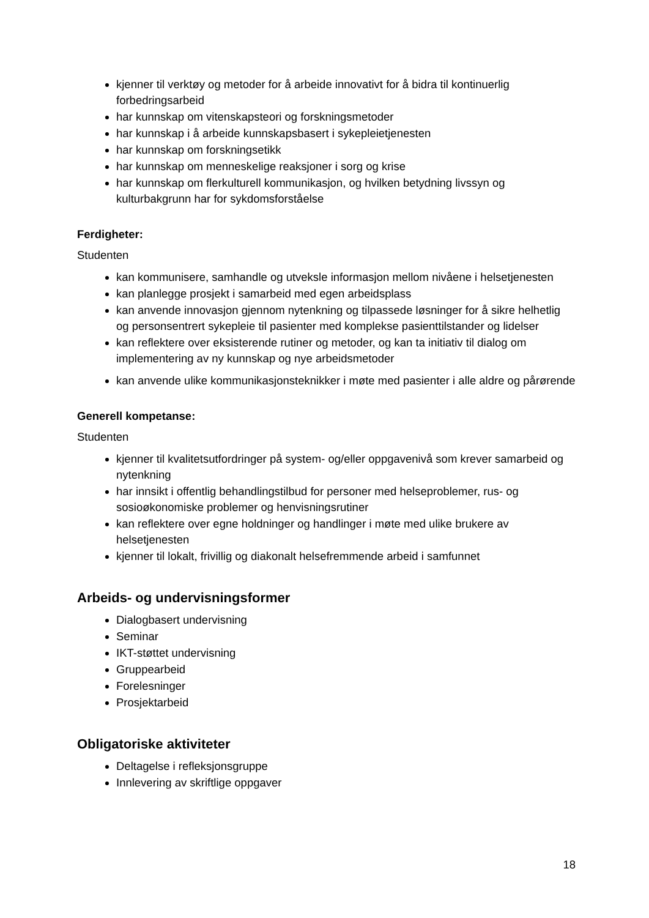kjenner til verktøy og metoder for å arbeide innovativt for å bidra til kontinuerlig forbedringsarbeid
har kunnskap om vitenskapsteori og forskningsmetoder
har kunnskap i å arbeide kunnskapsbasert i sykepleietjenesten
har kunnskap om forskningsetikk
har kunnskap om menneskelige reaksjoner i sorg og krise
har kunnskap om flerkulturell kommunikasjon, og hvilken betydning livssyn og kulturbakgrunn har for sykdomsforståelse
Ferdigheter:
Studenten
kan kommunisere, samhandle og utveksle informasjon mellom nivåene i helsetjenesten
kan planlegge prosjekt i samarbeid med egen arbeidsplass
kan anvende innovasjon gjennom nytenkning og tilpassede løsninger for å sikre helhetlig og personsentrert sykepleie til pasienter med komplekse pasienttilstander og lidelser
kan reflektere over eksisterende rutiner og metoder, og kan ta initiativ til dialog om implementering av ny kunnskap og nye arbeidsmetoder
kan anvende ulike kommunikasjonsteknikker i møte med pasienter i alle aldre og pårørende
Generell kompetanse:
Studenten
kjenner til kvalitetsutfordringer på system- og/eller oppgavenivå som krever samarbeid og nytenkning
har innsikt i offentlig behandlingstilbud for personer med helseproblemer, rus- og sosioøkonomiske problemer og henvisningsrutiner
kan reflektere over egne holdninger og handlinger i møte med ulike brukere av helsetjenesten
kjenner til lokalt, frivillig og diakonalt helsefremmende arbeid i samfunnet
Arbeids- og undervisningsformer
Dialogbasert undervisning
Seminar
IKT-støttet undervisning
Gruppearbeid
Forelesninger
Prosjektarbeid
Obligatoriske aktiviteter
Deltagelse i refleksjonsgruppe
Innlevering av skriftlige oppgaver
18